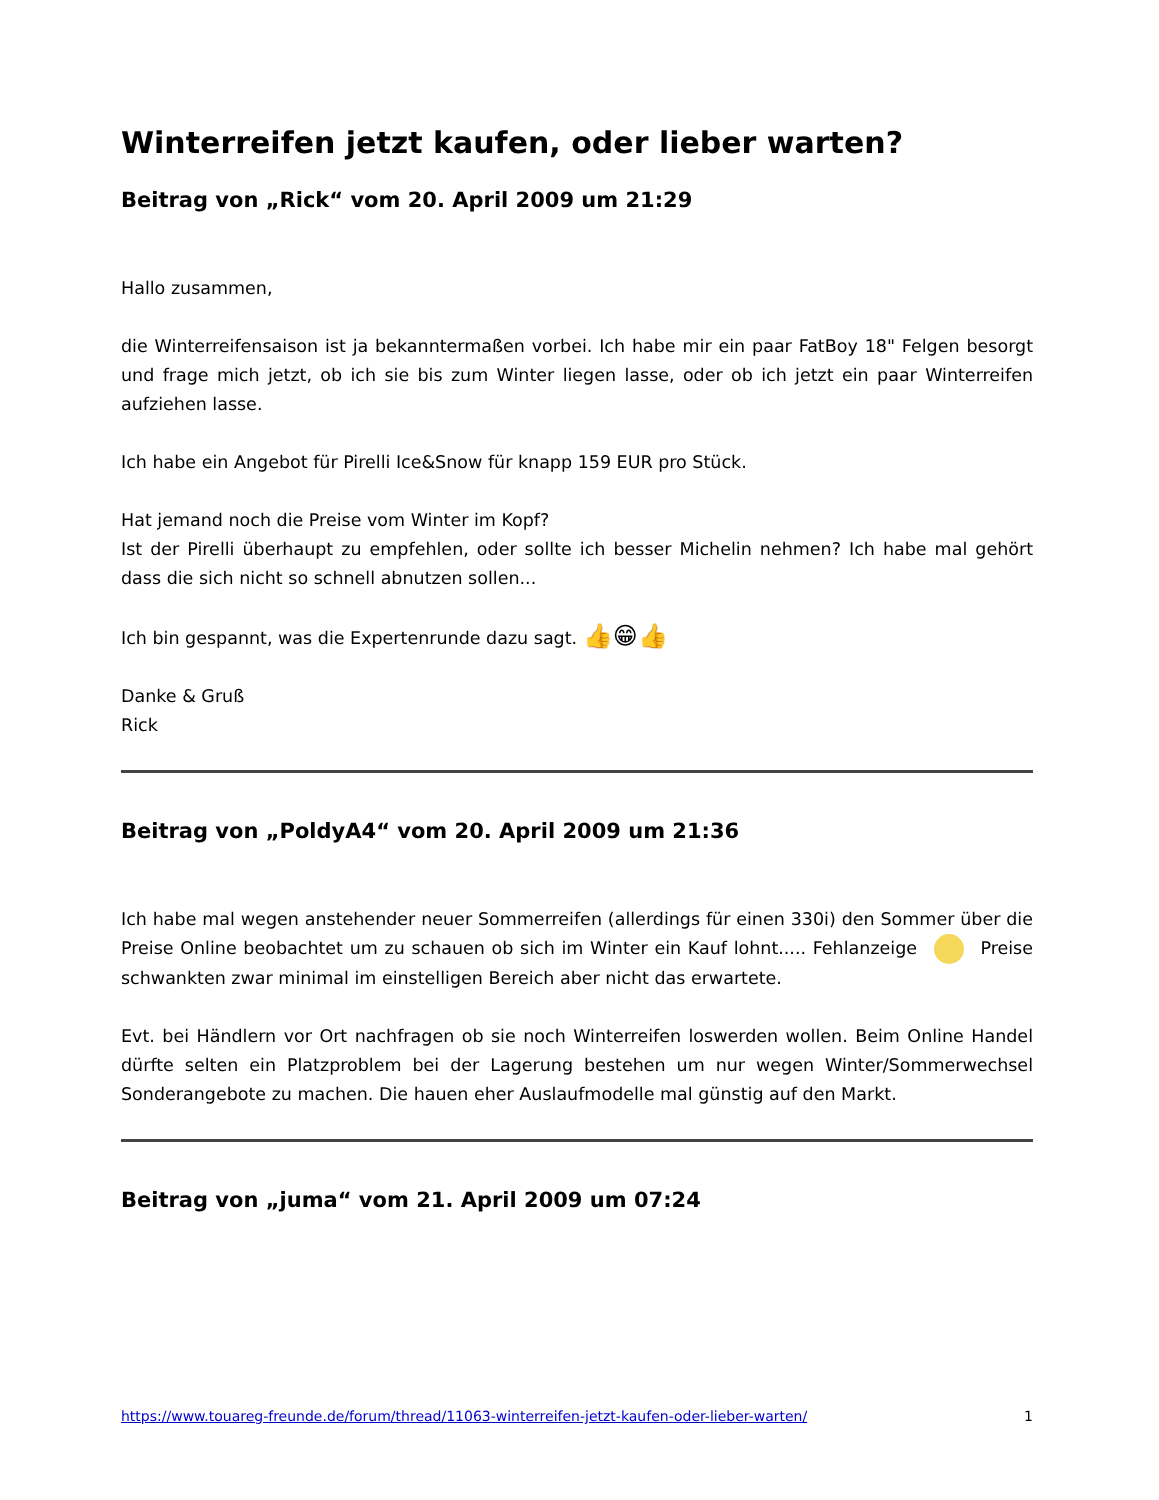Winterreifen jetzt kaufen, oder lieber warten?
Beitrag von „Rick“ vom 20. April 2009 um 21:29
Hallo zusammen,
die Winterreifensaison ist ja bekanntermaßen vorbei. Ich habe mir ein paar FatBoy 18" Felgen besorgt und frage mich jetzt, ob ich sie bis zum Winter liegen lasse, oder ob ich jetzt ein paar Winterreifen aufziehen lasse.
Ich habe ein Angebot für Pirelli Ice&Snow für knapp 159 EUR pro Stück.
Hat jemand noch die Preise vom Winter im Kopf?
Ist der Pirelli überhaupt zu empfehlen, oder sollte ich besser Michelin nehmen? Ich habe mal gehört dass die sich nicht so schnell abnutzen sollen...
Ich bin gespannt, was die Expertenrunde dazu sagt. 👍😁👍
Danke & Gruß
Rick
Beitrag von „PoldyA4“ vom 20. April 2009 um 21:36
Ich habe mal wegen anstehender neuer Sommerreifen (allerdings für einen 330i) den Sommer über die Preise Online beobachtet um zu schauen ob sich im Winter ein Kauf lohnt..... Fehlanzeige Preise schwankten zwar minimal im einstelligen Bereich aber nicht das erwartete.
Evt. bei Händlern vor Ort nachfragen ob sie noch Winterreifen loswerden wollen. Beim Online Handel dürfte selten ein Platzproblem bei der Lagerung bestehen um nur wegen Winter/Sommerwechsel Sonderangebote zu machen. Die hauen eher Auslaufmodelle mal günstig auf den Markt.
Beitrag von „juma“ vom 21. April 2009 um 07:24
https://www.touareg-freunde.de/forum/thread/11063-winterreifen-jetzt-kaufen-oder-lieber-warten/ 1